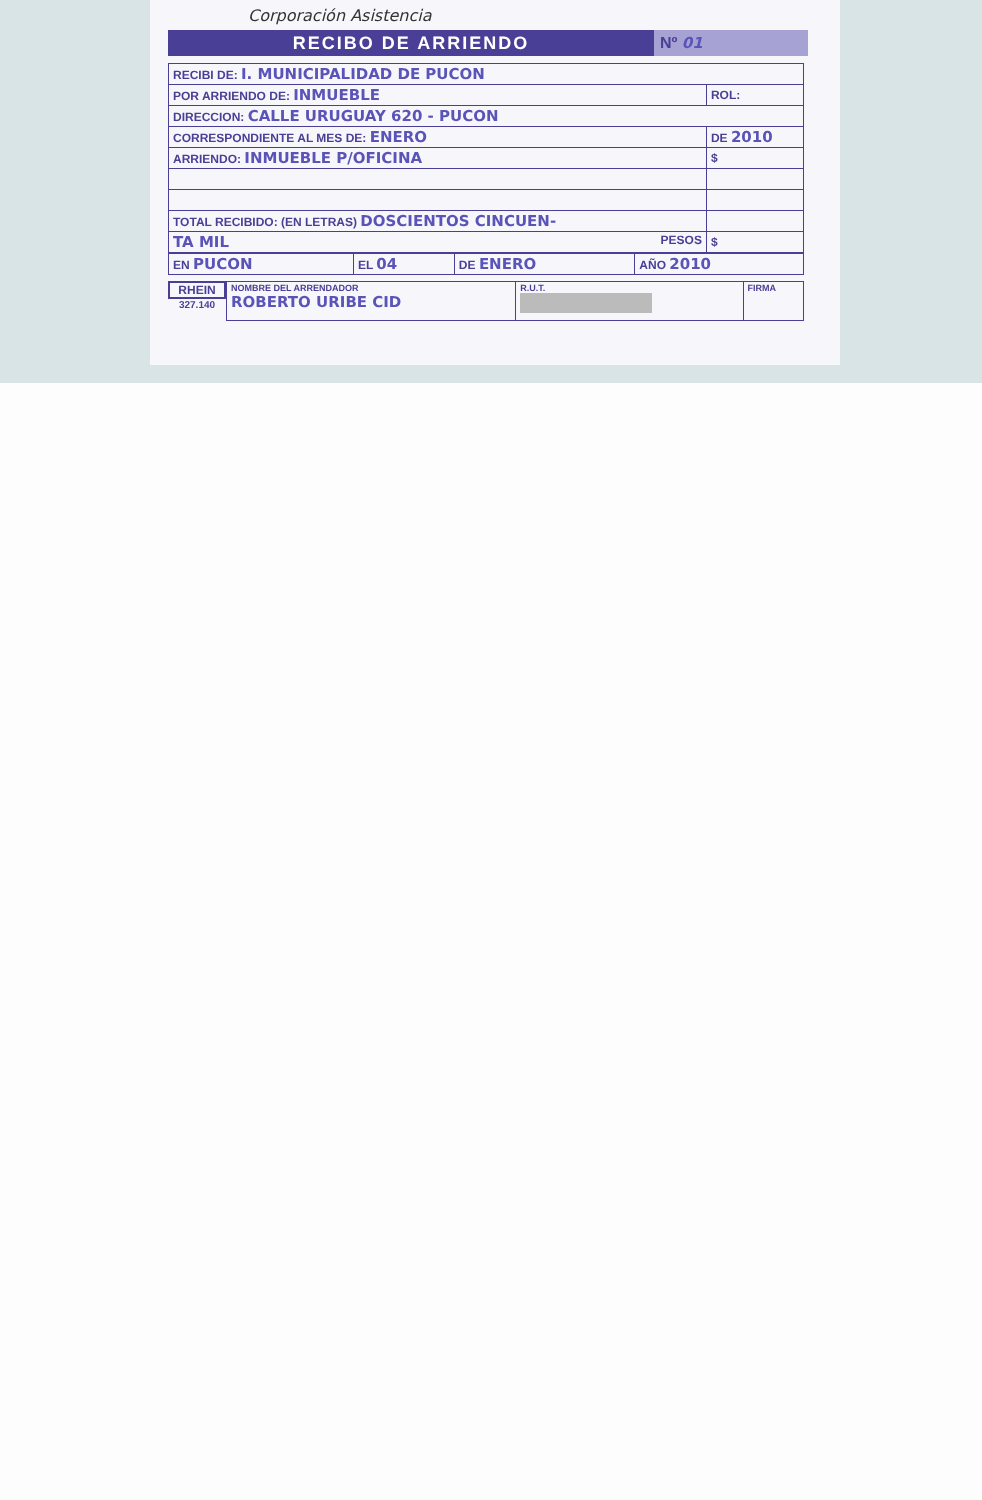Corporación Asistencia
RECIBO DE ARRIENDO Nº 01
| RECIBI DE: I. MUNICIPALIDAD DE PUCON | |
| POR ARRIENDO DE: INMUEBLE | ROL: |
| DIRECCION: CALLE URUGUAY 620 - PUCON | |
| CORRESPONDIENTE AL MES DE: ENERO | DE 2010 |
| ARRIENDO: INMUEBLE P/OFICINA | $ |
| TOTAL RECIBIDO: (EN LETRAS) DOSCIENTOS CINCUEN- | |
| TA MIL PESOS | $ |
| EN PUCON | EL 04 | DE ENERO | AÑO 2010 |
RHEIN
327.140
| NOMBRE DEL ARRENDADOR ROBERTO URIBE CID | R.U.T. | FIRMA |